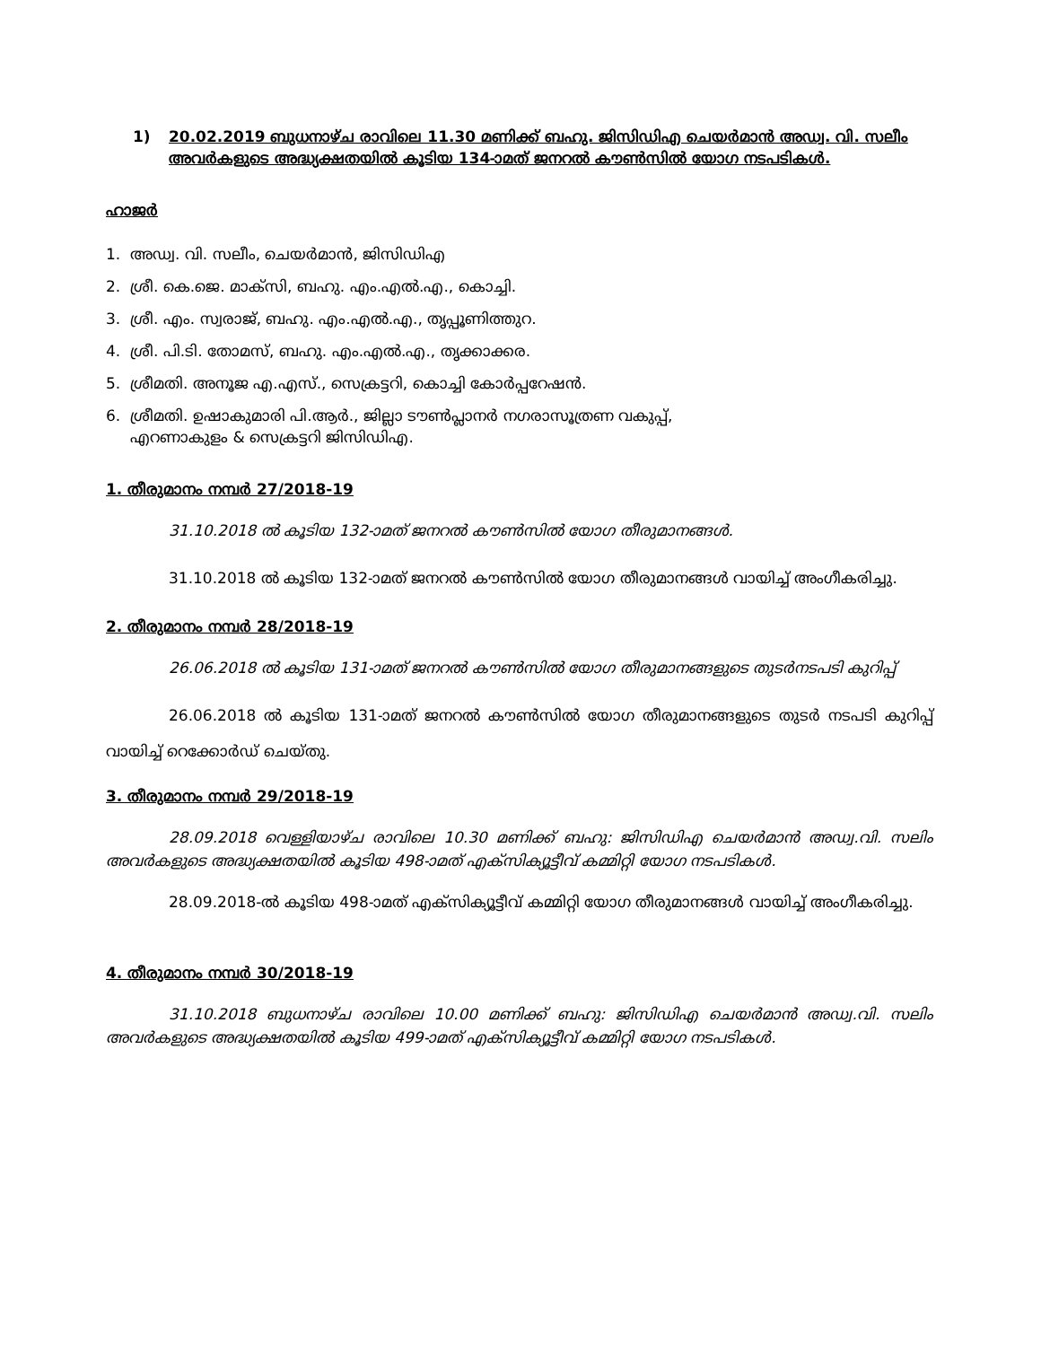1) 20.02.2019 ബുധനാഴ്ച രാവിലെ 11.30 മണിക്ക് ബഹു. ജിസിഡിഎ ചെയർമാൻ അഡ്വ. വി. സലീം അവർകളുടെ അദ്ധ്യക്ഷതയിൽ കൂടിയ 134-ാമത് ജനറൽ കൗൺസിൽ യോഗ നടപടികൾ.
ഹാജർ
1. അഡ്വ. വി. സലീം, ചെയർമാൻ, ജിസിഡിഎ
2. ശ്രീ. കെ.ജെ. മാക്സി, ബഹു. എം.എൽ.എ., കൊച്ചി.
3. ശ്രീ. എം. സ്വരാജ്, ബഹു. എം.എൽ.എ., തൃപ്പൂണിത്തുറ.
4. ശ്രീ. പി.ടി. തോമസ്, ബഹു. എം.എൽ.എ., തൃക്കാക്കര.
5. ശ്രീമതി. അനൂജ എ.എസ്., സെക്രട്ടറി, കൊച്ചി കോർപ്പറേഷൻ.
6. ശ്രീമതി. ഉഷാകുമാരി പി.ആർ., ജില്ലാ ടൗൺപ്ലാനർ നഗരാസൂത്രണ വകുപ്പ്,
എറണാകുളം & സെക്രട്ടറി ജിസിഡിഎ.
1. തീരുമാനം നമ്പർ 27/2018-19
31.10.2018 ൽ കൂടിയ 132-ാമത് ജനറൽ കൗൺസിൽ യോഗ തീരുമാനങ്ങൾ.
31.10.2018 ൽ കൂടിയ 132-ാമത് ജനറൽ കൗൺസിൽ യോഗ തീരുമാനങ്ങൾ വായിച്ച് അംഗീകരിച്ചു.
2. തീരുമാനം നമ്പർ 28/2018-19
26.06.2018 ൽ കൂടിയ 131-ാമത് ജനറൽ കൗൺസിൽ യോഗ തീരുമാനങ്ങളുടെ തുടർനടപടി കുറിപ്പ്
26.06.2018 ൽ കൂടിയ 131-ാമത് ജനറൽ കൗൺസിൽ യോഗ തീരുമാനങ്ങളുടെ തുടർ നടപടി കുറിപ്പ് വായിച്ച് റെക്കോർഡ് ചെയ്തു.
3. തീരുമാനം നമ്പർ 29/2018-19
28.09.2018 വെള്ളിയാഴ്ച രാവിലെ 10.30 മണിക്ക് ബഹു: ജിസിഡിഎ ചെയർമാൻ അഡ്വ.വി. സലിം അവർകളുടെ അദ്ധ്യക്ഷതയിൽ കൂടിയ 498-ാമത് എക്സിക്യൂട്ടീവ് കമ്മിറ്റി യോഗ നടപടികൾ.
28.09.2018-ൽ കൂടിയ 498-ാമത് എക്സിക്യൂട്ടീവ് കമ്മിറ്റി യോഗ തീരുമാനങ്ങൾ വായിച്ച് അംഗീകരിച്ചു.
4. തീരുമാനം നമ്പർ 30/2018-19
31.10.2018 ബുധനാഴ്ച രാവിലെ 10.00 മണിക്ക് ബഹു: ജിസിഡിഎ ചെയർമാൻ അഡ്വ.വി. സലിം അവർകളുടെ അദ്ധ്യക്ഷതയിൽ കൂടിയ 499-ാമത് എക്സിക്യൂട്ടീവ് കമ്മിറ്റി യോഗ നടപടികൾ.